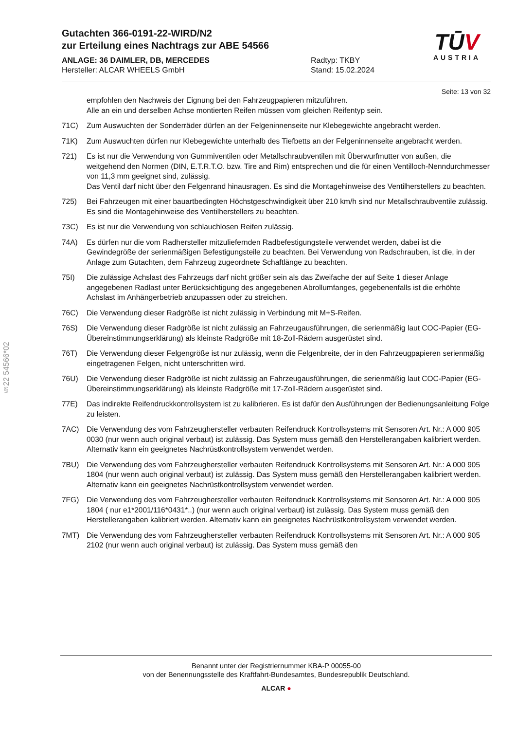Gutachten 366-0191-22-WIRD/N2
zur Erteilung eines Nachtrags zur ABE 54566
ANLAGE: 36 DAIMLER, DB, MERCEDES Radtyp: TKBY
Hersteller: ALCAR WHEELS GmbH Stand: 15.02.2024
TŪV
AUSTRIA
Seite: 13 von 32
§22 54566*02
empfohlen den Nachweis der Eignung bei den Fahrzeugpapieren mitzuführen.
Alle an ein und derselben Achse montierten Reifen müssen vom gleichen Reifentyp sein.
71C) Zum Auswuchten der Sonderräder dürfen an der Felgeninnenseite nur Klebegewichte angebracht werden.
71K) Zum Auswuchten dürfen nur Klebegewichte unterhalb des Tiefbetts an der Felgeninnenseite angebracht werden.
721) Es ist nur die Verwendung von Gummiventilen oder Metallschraubventilen mit Überwurfmutter von außen, die weitgehend den Normen (DIN, E.T.R.T.O. bzw. Tire and Rim) entsprechen und die für einen Ventilloch-Nenndurchmesser von 11,3 mm geeignet sind, zulässig.
Das Ventil darf nicht über den Felgenrand hinausragen. Es sind die Montagehinweise des Ventilherstellers zu beachten.
725) Bei Fahrzeugen mit einer bauartbedingten Höchstgeschwindigkeit über 210 km/h sind nur Metallschraubventile zulässig. Es sind die Montagehinweise des Ventilherstellers zu beachten.
73C) Es ist nur die Verwendung von schlauchlosen Reifen zulässig.
74A) Es dürfen nur die vom Radhersteller mitzuliefernden Radbefestigungsteile verwendet werden, dabei ist die Gewindegröße der serienmäßigen Befestigungsteile zu beachten. Bei Verwendung von Radschrauben, ist die, in der Anlage zum Gutachten, dem Fahrzeug zugeordnete Schaftlänge zu beachten.
75I) Die zulässige Achslast des Fahrzeugs darf nicht größer sein als das Zweifache der auf Seite 1 dieser Anlage angegebenen Radlast unter Berücksichtigung des angegebenen Abrollumfanges, gegebenenfalls ist die erhöhte Achslast im Anhängerbetrieb anzupassen oder zu streichen.
76C) Die Verwendung dieser Radgröße ist nicht zulässig in Verbindung mit M+S-Reifen.
76S) Die Verwendung dieser Radgröße ist nicht zulässig an Fahrzeugausführungen, die serienmäßig laut COC-Papier (EG-Übereinstimmungserklärung) als kleinste Radgröße mit 18-Zoll-Rädern ausgerüstet sind.
76T) Die Verwendung dieser Felgengröße ist nur zulässig, wenn die Felgenbreite, der in den Fahrzeugpapieren serienmäßig eingetragenen Felgen, nicht unterschritten wird.
76U) Die Verwendung dieser Radgröße ist nicht zulässig an Fahrzeugausführungen, die serienmäßig laut COC-Papier (EG-Übereinstimmungserklärung) als kleinste Radgröße mit 17-Zoll-Rädern ausgerüstet sind.
77E) Das indirekte Reifendruckkontrollsystem ist zu kalibrieren. Es ist dafür den Ausführungen der Bedienungsanleitung Folge zu leisten.
7AC) Die Verwendung des vom Fahrzeughersteller verbauten Reifendruck Kontrollsystems mit Sensoren Art. Nr.: A 000 905 0030 (nur wenn auch original verbaut) ist zulässig. Das System muss gemäß den Herstellerangaben kalibriert werden. Alternativ kann ein geeignetes Nachrüstkontrollsystem verwendet werden.
7BU) Die Verwendung des vom Fahrzeughersteller verbauten Reifendruck Kontrollsystems mit Sensoren Art. Nr.: A 000 905 1804 (nur wenn auch original verbaut) ist zulässig. Das System muss gemäß den Herstellerangaben kalibriert werden. Alternativ kann ein geeignetes Nachrüstkontrollsystem verwendet werden.
7FG) Die Verwendung des vom Fahrzeughersteller verbauten Reifendruck Kontrollsystems mit Sensoren Art. Nr.: A 000 905 1804 ( nur e1*2001/116*0431*..) (nur wenn auch original verbaut) ist zulässig. Das System muss gemäß den Herstellerangaben kalibriert werden. Alternativ kann ein geeignetes Nachrüstkontrollsystem verwendet werden.
7MT) Die Verwendung des vom Fahrzeughersteller verbauten Reifendruck Kontrollsystems mit Sensoren Art. Nr.: A 000 905 2102 (nur wenn auch original verbaut) ist zulässig. Das System muss gemäß den
Benannt unter der Registriernummer KBA-P 00055-00
von der Benennungsstelle des Kraftfahrt-Bundesamtes, Bundesrepublik Deutschland.
ALCAR ●